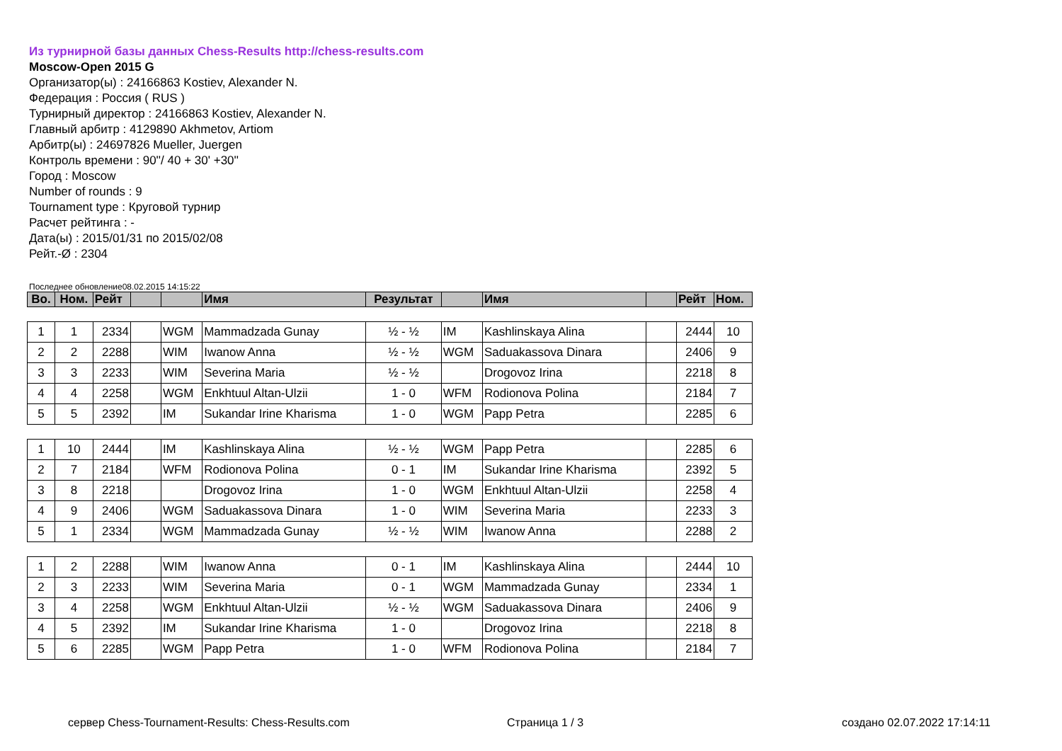Из турнирной базы данных Chess-Results http://chess-results.com
Moscow-Open 2015 G
Организатор(ы) : 24166863 Kostiev, Alexander N.
Федерация : Россия ( RUS )
Турнирный директор : 24166863 Kostiev, Alexander N.
Главный арбитр : 4129890 Akhmetov, Artiom
Арбитр(ы) : 24697826 Mueller, Juergen
Контроль времени : 90''/ 40 + 30' +30''
Город : Moscow
Number of rounds : 9
Tournament type : Круговой турнир
Расчет рейтинга : -
Дата(ы) : 2015/01/31 по 2015/02/08
Рейт.-Ø : 2304
Последнее обновление08.02.2015 14:15:22
| Во. | Ном. | Рейт | | | Имя | Результат | | Имя | | Рейт | Ном. |
| --- | --- | --- | --- | --- | --- | --- | --- | --- | --- | --- | --- |
| 1 | 1 | 2334 | | WGM | Mammadzada Gunay | ½ - ½ | IM | Kashlinskaya Alina | | 2444 | 10 |
| 2 | 2 | 2288 | | WIM | Iwanow Anna | ½ - ½ | WGM | Saduakassova Dinara | | 2406 | 9 |
| 3 | 3 | 2233 | | WIM | Severina Maria | ½ - ½ | | Drogovoz Irina | | 2218 | 8 |
| 4 | 4 | 2258 | | WGM | Enkhtuul Altan-Ulzii | 1 - 0 | WFM | Rodionova Polina | | 2184 | 7 |
| 5 | 5 | 2392 | | IM | Sukandar Irine Kharisma | 1 - 0 | WGM | Papp Petra | | 2285 | 6 |
| 1 | 10 | 2444 | | IM | Kashlinskaya Alina | ½ - ½ | WGM | Papp Petra | | 2285 | 6 |
| 2 | 7 | 2184 | | WFM | Rodionova Polina | 0 - 1 | IM | Sukandar Irine Kharisma | | 2392 | 5 |
| 3 | 8 | 2218 | | | Drogovoz Irina | 1 - 0 | WGM | Enkhtuul Altan-Ulzii | | 2258 | 4 |
| 4 | 9 | 2406 | | WGM | Saduakassova Dinara | 1 - 0 | WIM | Severina Maria | | 2233 | 3 |
| 5 | 1 | 2334 | | WGM | Mammadzada Gunay | ½ - ½ | WIM | Iwanow Anna | | 2288 | 2 |
| 1 | 2 | 2288 | | WIM | Iwanow Anna | 0 - 1 | IM | Kashlinskaya Alina | | 2444 | 10 |
| 2 | 3 | 2233 | | WIM | Severina Maria | 0 - 1 | WGM | Mammadzada Gunay | | 2334 | 1 |
| 3 | 4 | 2258 | | WGM | Enkhtuul Altan-Ulzii | ½ - ½ | WGM | Saduakassova Dinara | | 2406 | 9 |
| 4 | 5 | 2392 | | IM | Sukandar Irine Kharisma | 1 - 0 | | Drogovoz Irina | | 2218 | 8 |
| 5 | 6 | 2285 | | WGM | Papp Petra | 1 - 0 | WFM | Rodionova Polina | | 2184 | 7 |
сервер Chess-Tournament-Results: Chess-Results.com Страница 1 / 3 создано 02.07.2022 17:14:11